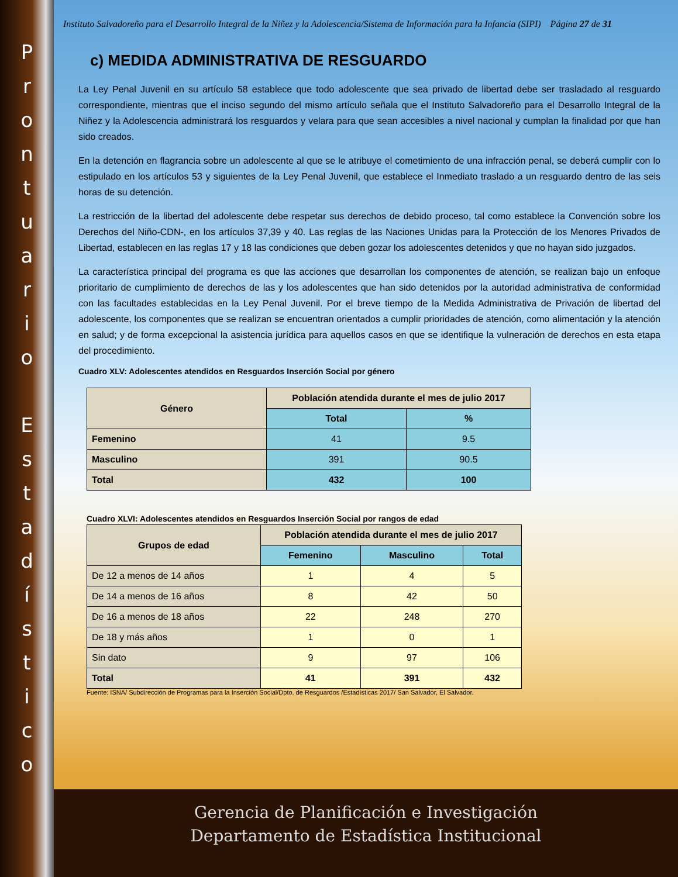P
r
o
n
t
u
a
r
i
o
E
s
t
a
d
í
s
t
i
c
o
Instituto Salvadoreño para el Desarrollo Integral de la Niñez y la Adolescencia/Sistema de Información para la Infancia (SIPI) Página 27 de 31
c) MEDIDA ADMINISTRATIVA DE RESGUARDO
La Ley Penal Juvenil en su artículo 58 establece que todo adolescente que sea privado de libertad debe ser trasladado al resguardo correspondiente, mientras que el inciso segundo del mismo artículo señala que el Instituto Salvadoreño para el Desarrollo Integral de la Niñez y la Adolescencia administrará los resguardos y velara para que sean accesibles a nivel nacional y cumplan la finalidad por que han sido creados.
En la detención en flagrancia sobre un adolescente al que se le atribuye el cometimiento de una infracción penal, se deberá cumplir con lo estipulado en los artículos 53 y siguientes de la Ley Penal Juvenil, que establece el Inmediato traslado a un resguardo dentro de las seis horas de su detención.
La restricción de la libertad del adolescente debe respetar sus derechos de debido proceso, tal como establece la Convención sobre los Derechos del Niño-CDN-, en los artículos 37,39 y 40. Las reglas de las Naciones Unidas para la Protección de los Menores Privados de Libertad, establecen en las reglas 17 y 18 las condiciones que deben gozar los adolescentes detenidos y que no hayan sido juzgados.
La característica principal del programa es que las acciones que desarrollan los componentes de atención, se realizan bajo un enfoque prioritario de cumplimiento de derechos de las y los adolescentes que han sido detenidos por la autoridad administrativa de conformidad con las facultades establecidas en la Ley Penal Juvenil. Por el breve tiempo de la Medida Administrativa de Privación de libertad del adolescente, los componentes que se realizan se encuentran orientados a cumplir prioridades de atención, como alimentación y la atención en salud; y de forma excepcional la asistencia jurídica para aquellos casos en que se identifique la vulneración de derechos en esta etapa del procedimiento.
Cuadro XLV: Adolescentes atendidos en Resguardos Inserción Social por género
| Género | Población atendida durante el mes de julio 2017 | |
| --- | --- | --- |
| | Total | % |
| Femenino | 41 | 9.5 |
| Masculino | 391 | 90.5 |
| Total | 432 | 100 |
Cuadro XLVI: Adolescentes atendidos en Resguardos Inserción Social por rangos de edad
| Grupos de edad | Población atendida durante el mes de julio 2017 | | |
| --- | --- | --- | --- |
| | Femenino | Masculino | Total |
| De 12 a menos de 14 años | 1 | 4 | 5 |
| De 14 a menos de 16 años | 8 | 42 | 50 |
| De 16 a menos de 18 años | 22 | 248 | 270 |
| De 18 y más años | 1 | 0 | 1 |
| Sin dato | 9 | 97 | 106 |
| Total | 41 | 391 | 432 |
Fuente: ISNA/ Subdirección de Programas para la Inserción Social/Dpto. de Resguardos /Estadísticas 2017/ San Salvador, El Salvador.
Gerencia de Planificación e Investigación
Departamento de Estadística Institucional